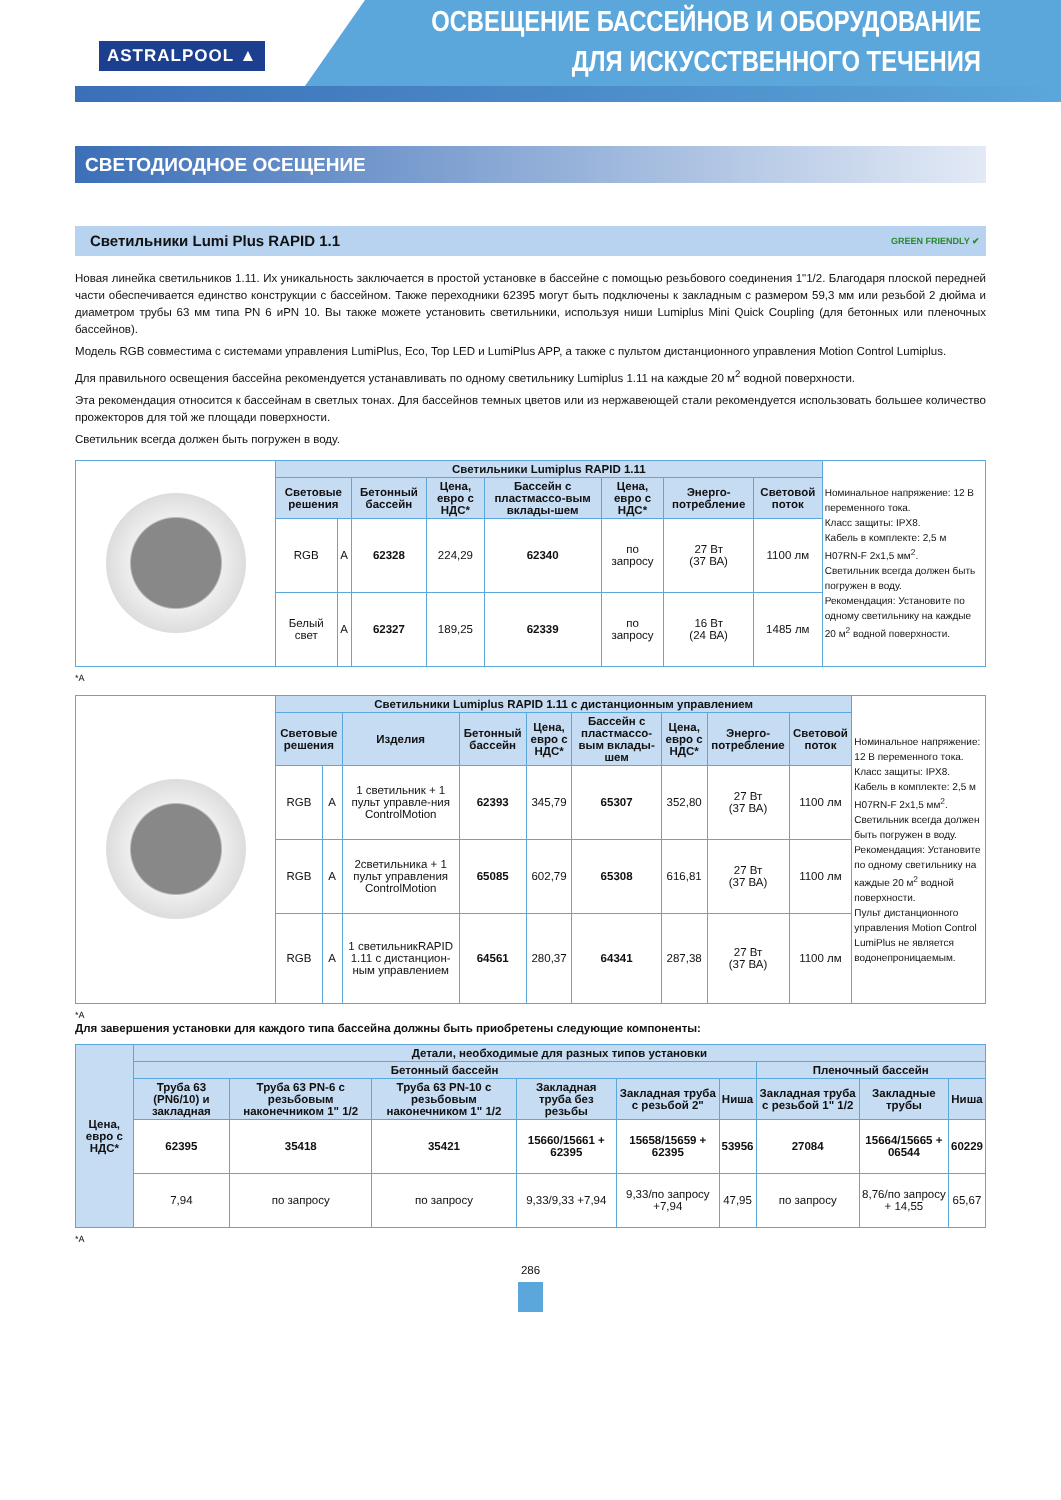ASTRALPOOL ▲
ОСВЕЩЕНИЕ БАССЕЙНОВ И ОБОРУДОВАНИЕ
ДЛЯ ИСКУССТВЕННОГО ТЕЧЕНИЯ
СВЕТОДИОДНОЕ ОСЕЩЕНИЕ
Светильники Lumi Plus RAPID 1.1 GREEN FRIENDLY ✔
Новая линейка светильников 1.11. Их уникальность заключается в простой установке в бассейне с помощью резьбового соединения 1"1/2. Благодаря плоской передней части обеспечивается единство конструкции с бассейном. Также переходники 62395 могут быть подключены к закладным с размером 59,3 мм или резьбой 2 дюйма и диаметром трубы 63 мм типа PN 6 иPN 10. Вы также можете установить светильники, используя ниши Lumiplus Mini Quick Coupling (для бетонных или пленочных бассейнов).
Модель RGB совместима с системами управления LumiPlus, Eco, Top LED и LumiPlus APP, а также с пультом дистанционного управления Motion Control Lumiplus.
Для правильного освещения бассейна рекомендуется устанавливать по одному светильнику Lumiplus 1.11 на каждые 20 м<sup>2</sup> водной поверхности.
Эта рекомендация относится к бассейнам в светлых тонах. Для бассейнов темных цветов или из нержавеющей стали рекомендуется использовать большее количество прожекторов для той же площади поверхности.
Светильник всегда должен быть погружен в воду.
| | Светильники Lumiplus RAPID 1.11 | | | | | | | | Номинальное напряжение: 12 В переменного тока. Класс защиты: IPX8. Кабель в комплекте: 2,5 м H07RN-F 2x1,5 мм<sup>2</sup>. Светильник всегда должен быть погружен в воду. Рекомендация: Установите по одному светильнику на каждые 20 м<sup>2</sup> водной поверхности. |
| | Световые решения | | Бетонный бассейн | Цена, евро с НДС* | Бассейн с пластмассо-вым вклады-шем | Цена, евро с НДС* | Энерго-потребление | Световой поток | |
| | RGB | A | 62328 | 224,29 | 62340 | по запросу | 27 Вт (37 ВА) | 1100 лм | |
| | Белый свет | A | 62327 | 189,25 | 62339 | по запросу | 16 Вт (24 ВА) | 1485 лм | |
*A
| | Светильники Lumiplus RAPID 1.11 с дистанционным управлением | | | | | | | | | Номинальное напряжение: 12 В переменного тока. Класс защиты: IPX8. Кабель в комплекте: 2,5 м H07RN-F 2x1,5 мм<sup>2</sup>. Светильник всегда должен быть погружен в воду. Рекомендация: Установите по одному светильнику на каждые 20 м<sup>2</sup> водной поверхности. Пульт дистанционного управления Motion Control LumiPlus не является водонепроницаемым. |
| | Световые решения | | Изделия | Бетонный бассейн | Цена, евро с НДС* | Бассейн с пластмассо-вым вклады-шем | Цена, евро с НДС* | Энерго-потребление | Световой поток | |
| | RGB | A | 1 светильник + 1 пульт управле-ния ControlMotion | 62393 | 345,79 | 65307 | 352,80 | 27 Вт (37 ВА) | 1100 лм | |
| | RGB | A | 2светильника + 1 пульт управления ControlMotion | 65085 | 602,79 | 65308 | 616,81 | 27 Вт (37 ВА) | 1100 лм | |
| | RGB | A | 1 светильникRAPID 1.11 с дистанцион-ным управлением | 64561 | 280,37 | 64341 | 287,38 | 27 Вт (37 ВА) | 1100 лм | |
*A
Для завершения установки для каждого типа бассейна должны быть приобретены следующие компоненты:
| Цена, евро с НДС* | Детали, необходимые для разных типов установки | | | | | | | | |
| --- | --- | --- | --- | --- | --- | --- | --- | --- | --- |
| | Бетонный бассейн | | | | | | Пленочный бассейн | | |
| | Труба 63 (PN6/10) и закладная | Труба 63 PN-6 с резьбовым наконечником 1" 1/2 | Труба 63 PN-10 с резьбовым наконечником 1" 1/2 | Закладная труба без резьбы | Закладная труба с резьбой 2" | Ниша | Закладная труба с резьбой 1" 1/2 | Закладные трубы | Ниша |
| | 62395 | 35418 | 35421 | 15660/15661 + 62395 | 15658/15659 + 62395 | 53956 | 27084 | 15664/15665 + 06544 | 60229 |
| | 7,94 | по запросу | по запросу | 9,33/9,33 +7,94 | 9,33/по запросу +7,94 | 47,95 | по запросу | 8,76/по запросу + 14,55 | 65,67 |
*A
286